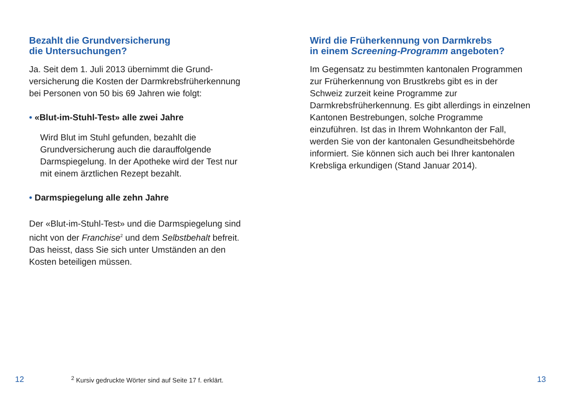Bezahlt die Grundversicherung
die Untersuchungen?
Ja. Seit dem 1. Juli 2013 übernimmt die Grund­versicherung die Kosten der Darmkrebsfrüh­erkennung bei Personen von 50 bis 69 Jahren wie folgt:
• «Blut-im-Stuhl-Test» alle zwei Jahre
Wird Blut im Stuhl gefunden, bezahlt die Grundversicherung auch die darauffolgende Darmspiegelung. In der Apotheke wird der Test nur mit einem ärztlichen Rezept bezahlt.
• Darmspiegelung alle zehn Jahre
Der «Blut-im-Stuhl-Test» und die Darmspie­gelung sind nicht von der Franchise<sup>2</sup> und dem Selbstbehalt befreit. Das heisst, dass Sie sich unter Umständen an den Kosten beteiligen müssen.
Wird die Früherkennung von Darmkrebs
in einem Screening-Programm angeboten?
Im Gegensatz zu bestimmten kantonalen Pro­grammen zur Früherkennung von Brustkrebs gibt es in der Schweiz zurzeit keine Programme zur Darmkrebsfrüherkennung. Es gibt allerdings in einzelnen Kantonen Bestrebungen, solche Programme einzuführen. Ist das in Ihrem Wohn­kanton der Fall, werden Sie von der kantonalen Gesundheitsbehörde informiert. Sie können sich auch bei Ihrer kantonalen Krebsliga erkundigen (Stand Januar 2014).
12 <sup>2</sup> Kursiv gedruckte Wörter sind auf Seite 17 f. erklärt. 13